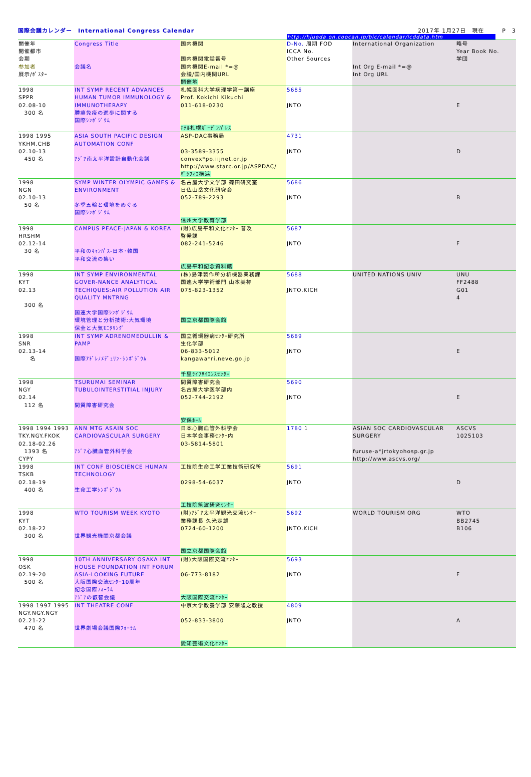国際会議カレンダー　International Congress Calendar 2017年 1月27日　現在　　　P　3
http://hjueda.on.coocan.jp/bic/calendar/icddata.htm
| 開催年 開催都市 会期 参加者 展示/ﾎﾟｽﾀｰ | Congress Title 会議名 | 国内機関 国内機関電話番号 国内機関E-mail *=@ 会議/国内機関URL 開催地 | D-No. 周期 FOD ICCA No. Other Sources | International Organization Int Org E-mail *=@ Int Org URL | 略号 Year Book No. 学団 |
| 1998 SPPR 02.08-10 300 名 | INT SYMP RECENT ADVANCES HUMAN TUMOR IMMUNOLOGY & IMMUNOTHERAPY 腫瘍免疫の進歩に関する 国際ｼﾝﾎﾟｼﾞｳﾑ | 札幌医科大学病理学第一講座 Prof. Kokichi Kikuchi 011-618-0230 ﾎﾃﾙ札幌ｶﾞｰﾃﾞﾝﾊﾟﾚｽ | 5685 JNTO | | E |
| 1998 1995 YKHM.CHB 02.10-13 450 名 | ASIA SOUTH PACIFIC DESIGN AUTOMATION CONF ｱｼﾞｱ南太平洋設計自動化会議 | ASP-DAC事務局 03-3589-3355 convex*po.iijnet.or.jp http://www.starc.or.jp/ASPDAC/ ﾊﾟｼﾌｨｺ横浜 | 4731 JNTO | | D |
| 1998 NGN 02.10-13 50 名 | SYMP WINTER OLYMPIC GAMES & ENVIRONMENT 冬季五輪と環境をめぐる 国際ｼﾝﾎﾟｼﾞｳﾑ | 名古屋大学文学部 篠田研究室 日仏山岳文化研究会 052-789-2293 信州大学教育学部 | 5686 JNTO | | B |
| 1998 HRSHM 02.12-14 30 名 | CAMPUS PEACE-JAPAN & KOREA 平和のｷｬﾝﾊﾟｽ-日本･韓国 平和交流の集い | (財)広島平和文化ｾﾝﾀｰ 普及 啓発課 082-241-5246 広島平和記念資料館 | 5687 JNTO | | F |
| 1998 KYT 02.13 300 名 | INT SYMP ENVIRONMENTAL GOVER-NANCE ANALYTICAL TECHIQUES:AIR POLLUTION AIR QUALITY MNTRNG 国連大学国際ｼﾝﾎﾟｼﾞｳﾑ 環境管理と分析技術:大気環境 保全と大気ﾓﾆﾀﾘﾝｸﾞ | (株)島津製作所分析機器業務課 国連大学学術部門 山本美祢 075-823-1352 国立京都国際会館 | 5688 JNTO.KICH | UNITED NATIONS UNIV | UNU FF2488 G01 4 |
| 1998 SNR 02.13-14 名 | INT SYMP ADRENOMEDULLIN & PAMP 国際ｱﾄﾞﾚﾉﾒﾃﾞｭﾘﾝ･ｼﾝﾎﾟｼﾞｳﾑ | 国立循環器病ｾﾝﾀｰ研究所 生化学部 06-833-5012 kangawa*ri.neve.go.jp 千里ﾗｲﾌｻｲｴﾝｽｾﾝﾀｰ | 5689 JNTO | | E |
| 1998 NGY 02.14 112 名 | TSURUMAI SEMINAR TUBULOINTERSTITIAL INJURY 間質障害研究会 | 間質障害研究会 名古屋大学医学部内 052-744-2192 安保ﾎｰﾙ | 5690 JNTO | | E |
| 1998 1994 1993 TKY.NGY.FKOK 02.18-02.26 1393 名 CYPY | ANN MTG ASAIN SOC CARDIOVASCULAR SURGERY ｱｼﾞｱ心臓血管外科学会 | 日本心臓血管外科学会 日本学会事務ｾﾝﾀｰ内 03-5814-5801 | 1780 1 | ASIAN SOC CARDIOVASCULAR SURGERY furuse-a*jrtokyohosp.gr.jp http://www.ascvs.org/ | ASCVS 1025103 |
| 1998 TSKB 02.18-19 400 名 | INT CONF BIOSCIENCE HUMAN TECHNOLOGY 生命工学ｼﾝﾎﾟｼﾞｳﾑ | 工技院生命工学工業技術研究所 0298-54-6037 工技院筑波研究ｾﾝﾀｰ | 5691 JNTO | | D |
| 1998 KYT 02.18-22 300 名 | WTO TOURISM WEEK KYOTO 世界観光機関京都会議 | (財)ｱｼﾞｱ太平洋観光交流ｾﾝﾀｰ 業務課長 久光定雄 0724-60-1200 国立京都国際会館 | 5692 JNTO.KICH | WORLD TOURISM ORG | WTO BB2745 B106 |
| 1998 OSK 02.19-20 500 名 | 10TH ANNIVERSARY OSAKA INT HOUSE FOUNDATION INT FORUM ASIA-LOOKING FUTURE 大阪国際交流ｾﾝﾀｰ10周年 記念国際ﾌｫｰﾗﾑ ｱｼﾞｱの叡智会議 | (財)大阪国際交流ｾﾝﾀｰ 06-773-8182 大阪国際交流ｾﾝﾀｰ | 5693 JNTO | | F |
| 1998 1997 1995 NGY.NGY.NGY 02.21-22 470 名 | INT THEATRE CONF 世界劇場会議国際ﾌｫｰﾗﾑ | 中京大学教養学部 安藤隆之教授 052-833-3800 愛知芸術文化ｾﾝﾀｰ | 4809 JNTO | | A |